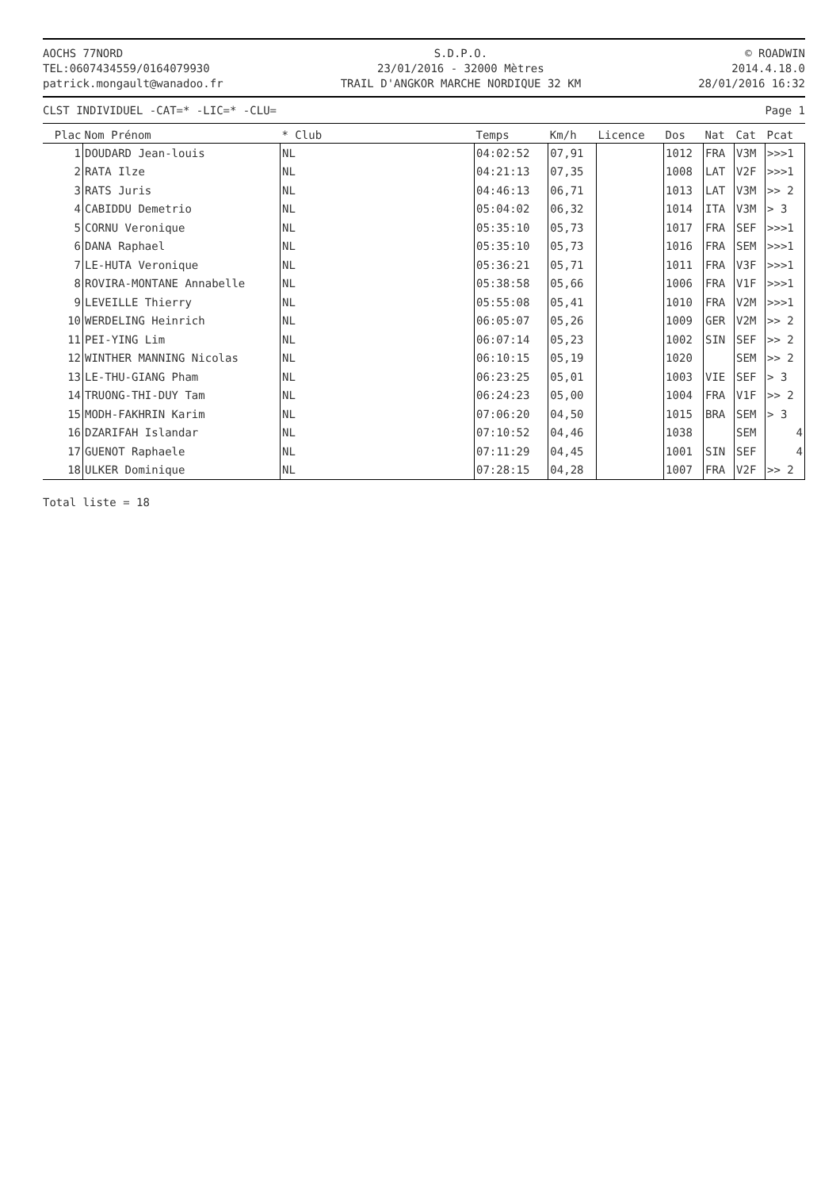AOCHS 77NORD
TEL:0607434559/0164079930
patrick.mongault@wanadoo.fr
S.D.P.O.
23/01/2016 - 32000 Mètres
TRAIL D'ANGKOR MARCHE NORDIQUE 32 KM
© ROADWIN
2014.4.18.0
28/01/2016 16:32
CLST INDIVIDUEL -CAT=* -LIC=* -CLU= Page 1
| Plac | Nom Prénom | * Club | Temps | Km/h | Licence | Dos | Nat | Cat | Pcat |
| --- | --- | --- | --- | --- | --- | --- | --- | --- | --- |
| 1 | DOUDARD Jean-louis | NL | 04:02:52 | 07,91 | | 1012 | FRA | V3M | >>>1 |
| 2 | RATA Ilze | NL | 04:21:13 | 07,35 | | 1008 | LAT | V2F | >>>1 |
| 3 | RATS Juris | NL | 04:46:13 | 06,71 | | 1013 | LAT | V3M | >> 2 |
| 4 | CABIDDU Demetrio | NL | 05:04:02 | 06,32 | | 1014 | ITA | V3M | > 3 |
| 5 | CORNU Veronique | NL | 05:35:10 | 05,73 | | 1017 | FRA | SEF | >>>1 |
| 6 | DANA Raphael | NL | 05:35:10 | 05,73 | | 1016 | FRA | SEM | >>>1 |
| 7 | LE-HUTA Veronique | NL | 05:36:21 | 05,71 | | 1011 | FRA | V3F | >>>1 |
| 8 | ROVIRA-MONTANE Annabelle | NL | 05:38:58 | 05,66 | | 1006 | FRA | V1F | >>>1 |
| 9 | LEVEILLE Thierry | NL | 05:55:08 | 05,41 | | 1010 | FRA | V2M | >>>1 |
| 10 | WERDELING Heinrich | NL | 06:05:07 | 05,26 | | 1009 | GER | V2M | >> 2 |
| 11 | PEI-YING Lim | NL | 06:07:14 | 05,23 | | 1002 | SIN | SEF | >> 2 |
| 12 | WINTHER MANNING Nicolas | NL | 06:10:15 | 05,19 | | 1020 | | SEM | >> 2 |
| 13 | LE-THU-GIANG Pham | NL | 06:23:25 | 05,01 | | 1003 | VIE | SEF | > 3 |
| 14 | TRUONG-THI-DUY Tam | NL | 06:24:23 | 05,00 | | 1004 | FRA | V1F | >> 2 |
| 15 | MODH-FAKHRIN Karim | NL | 07:06:20 | 04,50 | | 1015 | BRA | SEM | > 3 |
| 16 | DZARIFAH Islandar | NL | 07:10:52 | 04,46 | | 1038 | | SEM | 4 |
| 17 | GUENOT Raphaele | NL | 07:11:29 | 04,45 | | 1001 | SIN | SEF | 4 |
| 18 | ULKER Dominique | NL | 07:28:15 | 04,28 | | 1007 | FRA | V2F | >> 2 |
Total liste = 18